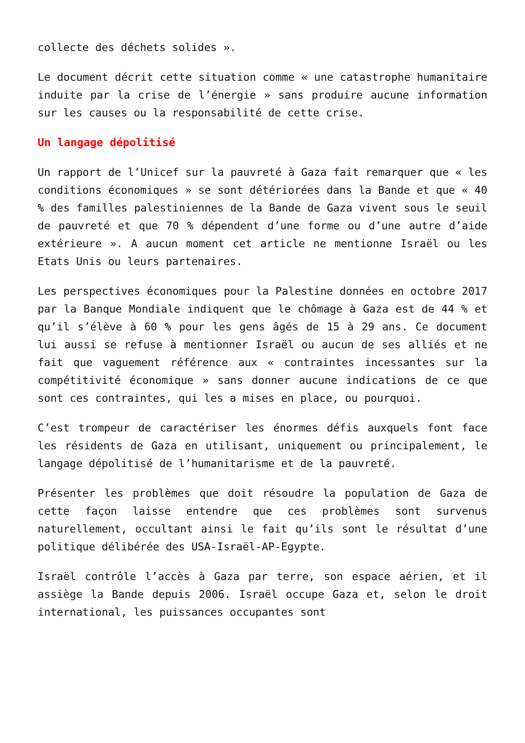collecte des déchets solides ».
Le document décrit cette situation comme « une catastrophe humanitaire induite par la crise de l’énergie » sans produire aucune information sur les causes ou la responsabilité de cette crise.
Un langage dépolitisé
Un rapport de l’Unicef sur la pauvreté à Gaza fait remarquer que « les conditions économiques » se sont détériorées dans la Bande et que « 40 % des familles palestiniennes de la Bande de Gaza vivent sous le seuil de pauvreté et que 70 % dépendent d’une forme ou d’une autre d’aide extérieure ». A aucun moment cet article ne mentionne Israël ou les Etats Unis ou leurs partenaires.
Les perspectives économiques pour la Palestine données en octobre 2017 par la Banque Mondiale indiquent que le chômage à Gaza est de 44 % et qu’il s’élève à 60 % pour les gens âgés de 15 à 29 ans. Ce document lui aussi se refuse à mentionner Israël ou aucun de ses alliés et ne fait que vaguement référence aux « contraintes incessantes sur la compétitivité économique » sans donner aucune indications de ce que sont ces contraintes, qui les a mises en place, ou pourquoi.
C’est trompeur de caractériser les énormes défis auxquels font face les résidents de Gaza en utilisant, uniquement ou principalement, le langage dépolitisé de l’humanitarisme et de la pauvreté.
Présenter les problèmes que doit résoudre la population de Gaza de cette façon laisse entendre que ces problèmes sont survenus naturellement, occultant ainsi le fait qu’ils sont le résultat d’une politique délibérée des USA-Israël-AP-Egypte.
Israël contrôle l’accès à Gaza par terre, son espace aérien, et il assiège la Bande depuis 2006. Israël occupe Gaza et, selon le droit international, les puissances occupantes sont